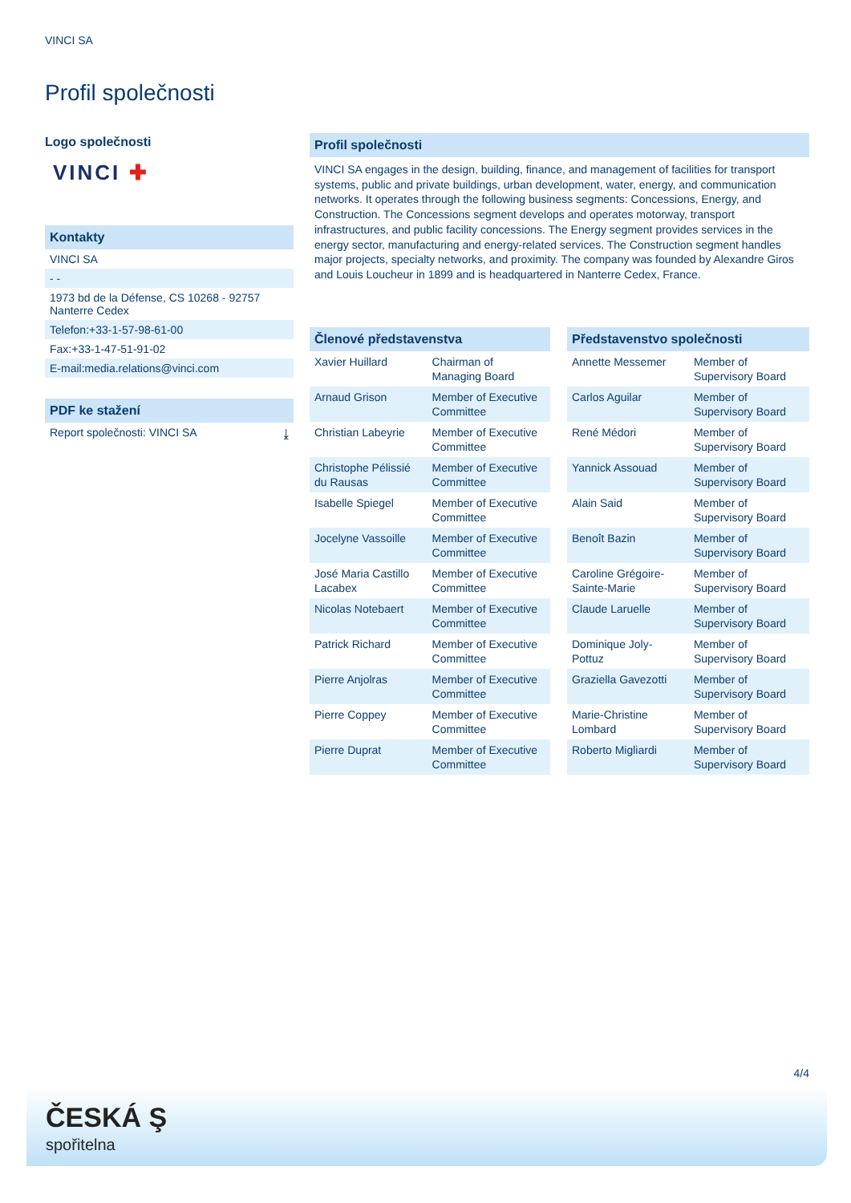VINCI SA
Profil společnosti
Logo společnosti
VINCI ✚
Kontakty
VINCI SA
- -
1973 bd de la Défense, CS 10268 - 92757 Nanterre Cedex
Telefon:+33-1-57-98-61-00
Fax:+33-1-47-51-91-02
E-mail:media.relations@vinci.com
PDF ke stažení
Report společnosti: VINCI SA ⤓
Profil společnosti
VINCI SA engages in the design, building, finance, and management of facilities for transport systems, public and private buildings, urban development, water, energy, and communication networks. It operates through the following business segments: Concessions, Energy, and Construction. The Concessions segment develops and operates motorway, transport infrastructures, and public facility concessions. The Energy segment provides services in the energy sector, manufacturing and energy-related services. The Construction segment handles major projects, specialty networks, and proximity. The company was founded by Alexandre Giros and Louis Loucheur in 1899 and is headquartered in Nanterre Cedex, France.
| Členové představenstva | |
| --- | --- |
| Xavier Huillard | Chairman of Managing Board |
| Arnaud Grison | Member of Executive Committee |
| Christian Labeyrie | Member of Executive Committee |
| Christophe Pélissié du Rausas | Member of Executive Committee |
| Isabelle Spiegel | Member of Executive Committee |
| Jocelyne Vassoille | Member of Executive Committee |
| José Maria Castillo Lacabex | Member of Executive Committee |
| Nicolas Notebaert | Member of Executive Committee |
| Patrick Richard | Member of Executive Committee |
| Pierre Anjolras | Member of Executive Committee |
| Pierre Coppey | Member of Executive Committee |
| Pierre Duprat | Member of Executive Committee |
| Představenstvo společnosti | |
| --- | --- |
| Annette Messemer | Member of Supervisory Board |
| Carlos Aguilar | Member of Supervisory Board |
| René Médori | Member of Supervisory Board |
| Yannick Assouad | Member of Supervisory Board |
| Alain Said | Member of Supervisory Board |
| Benoît Bazin | Member of Supervisory Board |
| Caroline Grégoire-Sainte-Marie | Member of Supervisory Board |
| Claude Laruelle | Member of Supervisory Board |
| Dominique Joly-Pottuz | Member of Supervisory Board |
| Graziella Gavezotti | Member of Supervisory Board |
| Marie-Christine Lombard | Member of Supervisory Board |
| Roberto Migliardi | Member of Supervisory Board |
4/4
ČESKÁ Ş
spořitelna